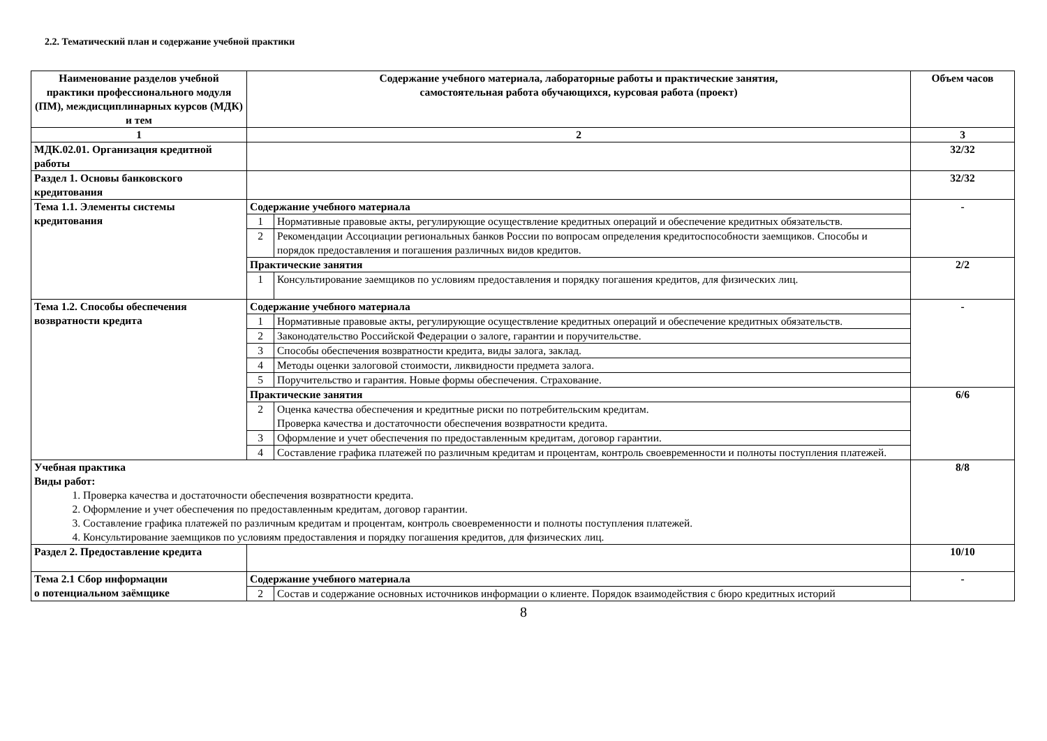2.2. Тематический план и содержание учебной практики
| Наименование разделов учебной практики профессионального модуля (ПМ), междисциплинарных курсов (МДК) и тем | Содержание учебного материала, лабораторные работы и практические занятия, самостоятельная работа обучающихся, курсовая работа (проект) | | Объем часов |
| --- | --- | --- | --- |
| 1 | 2 | | 3 |
| МДК.02.01. Организация кредитной работы | | | 32/32 |
| Раздел 1. Основы банковского кредитования | | | 32/32 |
| Тема 1.1. Элементы системы кредитования | Содержание учебного материала | | - |
| | 1 | Нормативные правовые акты, регулирующие осуществление кредитных операций и обеспечение кредитных обязательств. | |
| | 2 | Рекомендации Ассоциации региональных банков России по вопросам определения кредитоспособности заемщиков. Способы и порядок предоставления и погашения различных видов кредитов. | |
| | Практические занятия | | 2/2 |
| | 1 | Консультирование заемщиков по условиям предоставления и порядку погашения кредитов, для физических лиц. | |
| Тема 1.2. Способы обеспечения возвратности кредита | Содержание учебного материала | | - |
| | 1 | Нормативные правовые акты, регулирующие осуществление кредитных операций и обеспечение кредитных обязательств. | |
| | 2 | Законодательство Российской Федерации о залоге, гарантии и поручительстве. | |
| | 3 | Способы обеспечения возвратности кредита, виды залога, заклад. | |
| | 4 | Методы оценки залоговой стоимости, ликвидности предмета залога. | |
| | 5 | Поручительство и гарантия. Новые формы обеспечения. Страхование. | |
| | Практические занятия | | 6/6 |
| | 2 | Оценка качества обеспечения и кредитные риски по потребительским кредитам. Проверка качества и достаточности обеспечения возвратности кредита. | |
| | 3 | Оформление и учет обеспечения по предоставленным кредитам, договор гарантии. | |
| | 4 | Составление графика платежей по различным кредитам и процентам, контроль своевременности и полноты поступления платежей. | |
| Учебная практика Виды работ: 1. Проверка качества и достаточности обеспечения возвратности кредита. 2. Оформление и учет обеспечения по предоставленным кредитам, договор гарантии. 3. Составление графика платежей по различным кредитам и процентам, контроль своевременности и полноты поступления платежей. 4. Консультирование заемщиков по условиям предоставления и порядку погашения кредитов, для физических лиц. | | | 8/8 |
| Раздел 2. Предоставление кредита | | | 10/10 |
| Тема 2.1 Сбор информации о потенциальном заёмщике | Содержание учебного материала | | - |
| | 2 | Состав и содержание основных источников информации о клиенте. Порядок взаимодействия с бюро кредитных историй | |
8